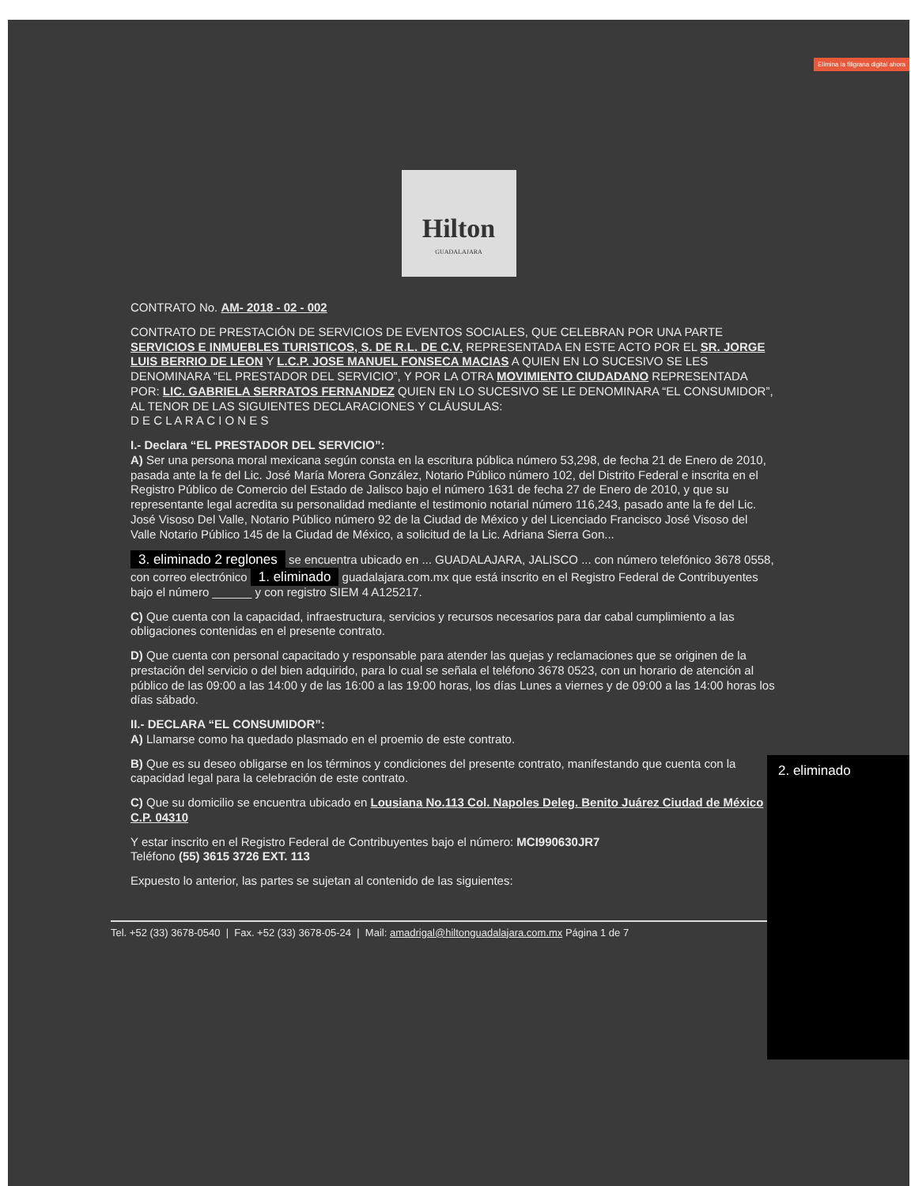Elimina la filigrana digital ahora
Hilton
GUADALAJARA
CONTRATO No. AM- 2018 - 02 - 002
CONTRATO DE PRESTACIÓN DE SERVICIOS DE EVENTOS SOCIALES, QUE CELEBRAN POR UNA PARTE SERVICIOS E INMUEBLES TURISTICOS, S. DE R.L. DE C.V. REPRESENTADA EN ESTE ACTO POR EL SR. JORGE LUIS BERRIO DE LEON Y L.C.P. JOSE MANUEL FONSECA MACIAS A QUIEN EN LO SUCESIVO SE LES DENOMINARA “EL PRESTADOR DEL SERVICIO”, Y POR LA OTRA MOVIMIENTO CIUDADANO REPRESENTADA POR: LIC. GABRIELA SERRATOS FERNANDEZ QUIEN EN LO SUCESIVO SE LE DENOMINARA “EL CONSUMIDOR”, AL TENOR DE LAS SIGUIENTES DECLARACIONES Y CLÁUSULAS:
D E C L A R A C I O N E S
I.- Declara “EL PRESTADOR DEL SERVICIO”:
A) Ser una persona moral mexicana según consta en la escritura pública número 53,298, de fecha 21 de Enero de 2010, pasada ante la fe del Lic. José María Morera González, Notario Público número 102, del Distrito Federal e inscrita en el Registro Público de Comercio del Estado de Jalisco bajo el número 1631 de fecha 27 de Enero de 2010, y que su representante legal acredita su personalidad mediante el testimonio notarial número 116,243, pasado ante la fe del Lic. José Visoso Del Valle, Notario Público número 92 de la Ciudad de México y del Licenciado Francisco José Visoso del Valle Notario Público 145 de la Ciudad de México, a solicitud de la Lic. Adriana Sierra Gon...
3. eliminado 2 reglones se encuentra ubicado en ... GUADALAJARA, JALISCO ... con número telefónico 3678 0558, con correo electrónico 1. eliminado guadalajara.com.mx que está inscrito en el Registro Federal de Contribuyentes bajo el número ______ y con registro SIEM 4 A125217.
C) Que cuenta con la capacidad, infraestructura, servicios y recursos necesarios para dar cabal cumplimiento a las obligaciones contenidas en el presente contrato.
D) Que cuenta con personal capacitado y responsable para atender las quejas y reclamaciones que se originen de la prestación del servicio o del bien adquirido, para lo cual se señala el teléfono 3678 0523, con un horario de atención al público de las 09:00 a las 14:00 y de las 16:00 a las 19:00 horas, los días Lunes a viernes y de 09:00 a las 14:00 horas los días sábado.
II.- DECLARA “EL CONSUMIDOR”:
A) Llamarse como ha quedado plasmado en el proemio de este contrato.
B) Que es su deseo obligarse en los términos y condiciones del presente contrato, manifestando que cuenta con la capacidad legal para la celebración de este contrato.
C) Que su domicilio se encuentra ubicado en Lousiana No.113 Col. Napoles Deleg. Benito Juárez Ciudad de México C.P. 04310
Y estar inscrito en el Registro Federal de Contribuyentes bajo el número: MCI990630JR7
Teléfono (55) 3615 3726 EXT. 113
Expuesto lo anterior, las partes se sujetan al contenido de las siguientes:
2. eliminado
Tel. +52 (33) 3678-0540 | Fax. +52 (33) 3678-05-24 | Mail: amadrigal@hiltonguadalajara.com.mx Página 1 de 7